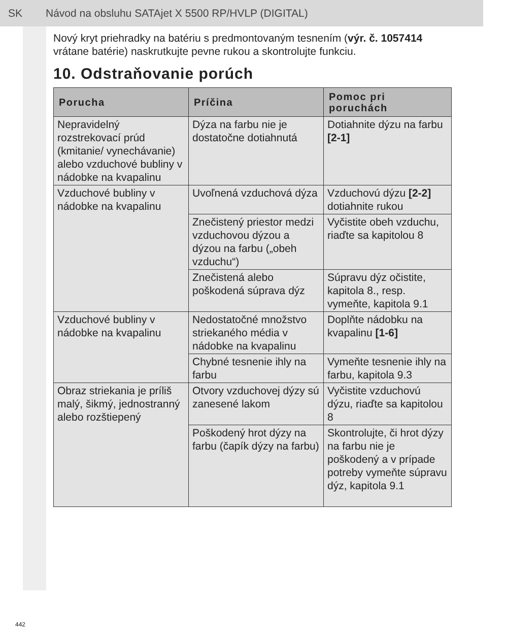SK Návod na obsluhu SATAjet X 5500 RP/HVLP (DIGITAL)
Nový kryt priehradky na batériu s predmontovaným tesnením (výr. č. 1057414 vrátane batérie) naskrutkujte pevne rukou a skontrolujte funkciu.
10. Odstraňovanie porúch
| Porucha | Príčina | Pomoc pri poruchách |
| --- | --- | --- |
| Nepravidelný rozstrekovací prúd (kmitanie/ vynechávanie) alebo vzduchové bubliny v nádobke na kvapalinu | Dýza na farbu nie je dostatočne dotiahnutá | Dotiahnite dýzu na farbu [2-1] |
| Vzduchové bubliny v nádobke na kvapalinu | Uvoľnená vzduchová dýza | Vzduchovú dýzu [2-2] dotiahnite rukou |
| | Znečistený priestor medzi vzduchovou dýzou a dýzou na farbu („obeh vzduchu“) | Vyčistite obeh vzduchu, riaďte sa kapitolou 8 |
| | Znečistená alebo poškodená súprava dýz | Súpravu dýz očistite, kapitola 8., resp. vymeňte, kapitola 9.1 |
| Vzduchové bubliny v nádobke na kvapalinu | Nedostatočné množstvo striekaného média v nádobke na kvapalinu | Doplňte nádobku na kvapalinu [1-6] |
| | Chybné tesnenie ihly na farbu | Vymeňte tesnenie ihly na farbu, kapitola 9.3 |
| Obraz striekania je príliš malý, šikmý, jednostranný alebo rozštiepený | Otvory vzduchovej dýzy sú zanesené lakom | Vyčistite vzduchovú dýzu, riaďte sa kapitolou 8 |
| | Poškodený hrot dýzy na farbu (čapík dýzy na farbu) | Skontrolujte, či hrot dýzy na farbu nie je poškodený a v prípade potreby vymeňte súpravu dýz, kapitola 9.1 |
442